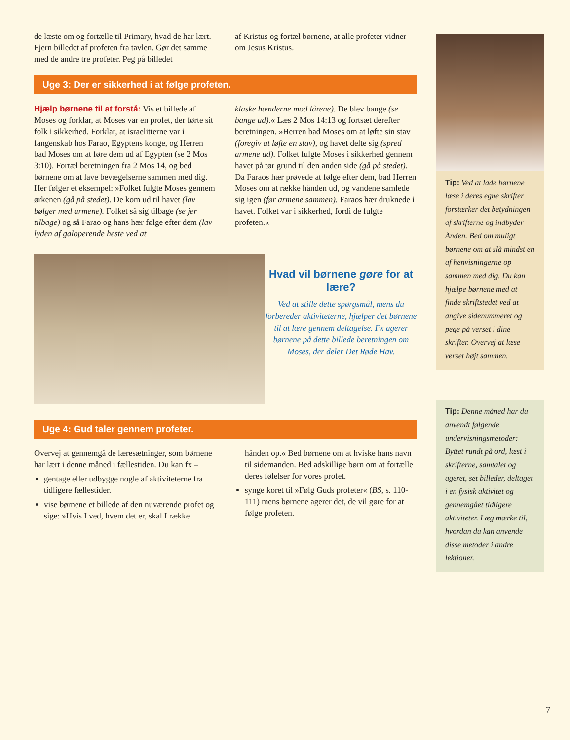de læste om og fortælle til Primary, hvad de har lært. Fjern billedet af profeten fra tavlen. Gør det samme med de andre tre profeter. Peg på billedet
af Kristus og fortæl børnene, at alle profeter vidner om Jesus Kristus.
Uge 3: Der er sikkerhed i at følge profeten.
Hjælp børnene til at forstå: Vis et billede af Moses og forklar, at Moses var en profet, der førte sit folk i sikkerhed. Forklar, at israelitterne var i fangenskab hos Farao, Egyptens konge, og Herren bad Moses om at føre dem ud af Egypten (se 2 Mos 3:10). Fortæl beretningen fra 2 Mos 14, og bed børnene om at lave bevægelserne sammen med dig. Her følger et eksempel: »Folket fulgte Moses gennem ørkenen (gå på stedet). De kom ud til havet (lav bølger med armene). Folket så sig tilbage (se jer tilbage) og så Farao og hans hær følge efter dem (lav lyden af galoperende heste ved at
klaske hænderne mod lårene). De blev bange (se bange ud).« Læs 2 Mos 14:13 og fortsæt derefter beretningen. »Herren bad Moses om at løfte sin stav (foregiv at løfte en stav), og havet delte sig (spred armene ud). Folket fulgte Moses i sikkerhed gennem havet på tør grund til den anden side (gå på stedet). Da Faraos hær prøvede at følge efter dem, bad Herren Moses om at række hånden ud, og vandene samlede sig igen (før armene sammen). Faraos hær druknede i havet. Folket var i sikkerhed, fordi de fulgte profeten.«
Hvad vil børnene gøre for at lære?
Ved at stille dette spørgsmål, mens du forbereder aktiviteterne, hjælper det børnene til at lære gennem deltagelse. Fx agerer børnene på dette billede beretningen om Moses, der deler Det Røde Hav.
Uge 4: Gud taler gennem profeter.
Overvej at gennemgå de læresætninger, som børnene har lært i denne måned i fællestiden. Du kan fx –
gentage eller udbygge nogle af aktiviteterne fra tidligere fællestider.
vise børnene et billede af den nuværende profet og sige: »Hvis I ved, hvem det er, skal I række
hånden op.« Bed børnene om at hviske hans navn til sidemanden. Bed adskillige børn om at fortælle deres følelser for vores profet.
synge koret til »Følg Guds profeter« (BS, s. 110-111) mens børnene agerer det, de vil gøre for at følge profeten.
Tip: Ved at lade børnene læse i deres egne skrifter forstærker det betydningen af skrifterne og indbyder Ånden. Bed om muligt børnene om at slå mindst en af henvisningerne op sammen med dig. Du kan hjælpe børnene med at finde skriftstedet ved at angive sidenummeret og pege på verset i dine skrifter. Overvej at læse verset højt sammen.
Tip: Denne måned har du anvendt følgende undervisningsmetoder: Byttet rundt på ord, læst i skrifterne, samtalet og ageret, set billeder, deltaget i en fysisk aktivitet og gennemgået tidligere aktiviteter. Læg mærke til, hvordan du kan anvende disse metoder i andre lektioner.
7